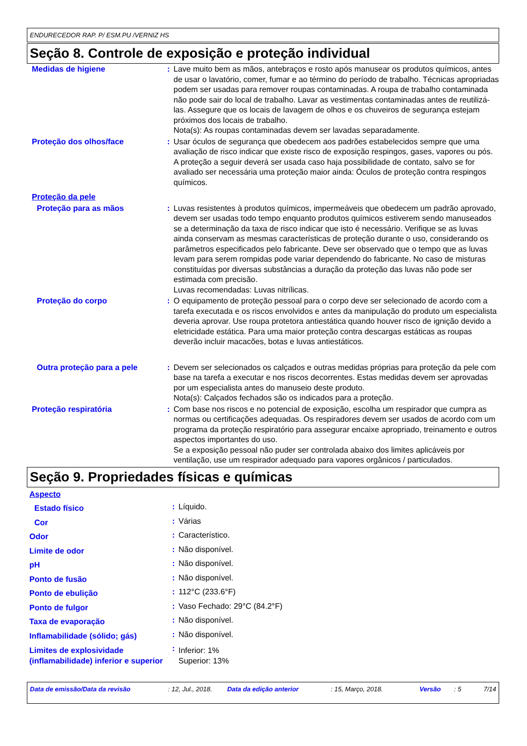ENDURECEDOR RAP. P/ ESM.PU /VERNIZ HS
Seção 8. Controle de exposição e proteção individual
| Medidas de higiene | : | Lave muito bem as mãos, antebraços e rosto após manusear os produtos químicos, antes de usar o lavatório, comer, fumar e ao término do período de trabalho. Técnicas apropriadas podem ser usadas para remover roupas contaminadas. A roupa de trabalho contaminada não pode sair do local de trabalho. Lavar as vestimentas contaminadas antes de reutilizá-las. Assegure que os locais de lavagem de olhos e os chuveiros de segurança estejam próximos dos locais de trabalho. Nota(s): As roupas contaminadas devem ser lavadas separadamente. |
| Proteção dos olhos/face | : | Usar óculos de segurança que obedecem aos padrões estabelecidos sempre que uma avaliação de risco indicar que existe risco de exposição respingos, gases, vapores ou pós. A proteção a seguir deverá ser usada caso haja possibilidade de contato, salvo se for avaliado ser necessária uma proteção maior ainda: Óculos de proteção contra respingos químicos. |
| Proteção da pele | | |
| Proteção para as mãos | : | Luvas resistentes à produtos químicos, impermeáveis que obedecem um padrão aprovado, devem ser usadas todo tempo enquanto produtos químicos estiverem sendo manuseados se a determinação da taxa de risco indicar que isto é necessário. Verifique se as luvas ainda conservam as mesmas características de proteção durante o uso, considerando os parâmetros especificados pelo fabricante. Deve ser observado que o tempo que as luvas levam para serem rompidas pode variar dependendo do fabricante. No caso de misturas constituídas por diversas substâncias a duração da proteção das luvas não pode ser estimada com precisão. Luvas recomendadas: Luvas nitrílicas. |
| Proteção do corpo | : | O equipamento de proteção pessoal para o corpo deve ser selecionado de acordo com a tarefa executada e os riscos envolvidos e antes da manipulação do produto um especialista deveria aprovar. Use roupa protetora antiestática quando houver risco de ignição devido a eletricidade estática. Para uma maior proteção contra descargas estáticas as roupas deverão incluir macacões, botas e luvas antiestáticos. |
| Outra proteção para a pele | : | Devem ser selecionados os calçados e outras medidas próprias para proteção da pele com base na tarefa a executar e nos riscos decorrentes. Estas medidas devem ser aprovadas por um especialista antes do manuseio deste produto. Nota(s): Calçados fechados são os indicados para a proteção. |
| Proteção respiratória | : | Com base nos riscos e no potencial de exposição, escolha um respirador que cumpra as normas ou certificações adequadas. Os respiradores devem ser usados de acordo com um programa da proteção respiratório para assegurar encaixe apropriado, treinamento e outros aspectos importantes do uso. Se a exposição pessoal não puder ser controlada abaixo dos limites aplicáveis por ventilação, use um respirador adequado para vapores orgânicos / particulados. |
Seção 9. Propriedades físicas e químicas
| Aspecto | | |
| Estado físico | : | Líquido. |
| Cor | : | Várias |
| Odor | : | Característico. |
| Limite de odor | : | Não disponível. |
| pH | : | Não disponível. |
| Ponto de fusão | : | Não disponível. |
| Ponto de ebulição | : | 112°C (233.6°F) |
| Ponto de fulgor | : | Vaso Fechado: 29°C (84.2°F) |
| Taxa de evaporação | : | Não disponível. |
| Inflamabilidade (sólido; gás) | : | Não disponível. |
| Limites de explosividade (inflamabilidade) inferior e superior | : | Inferior: 1% Superior: 13% |
Data de emissão/Data da revisão : 12, Jul., 2018. Data da edição anterior : 15, Março, 2018. Versão : 5 7/14